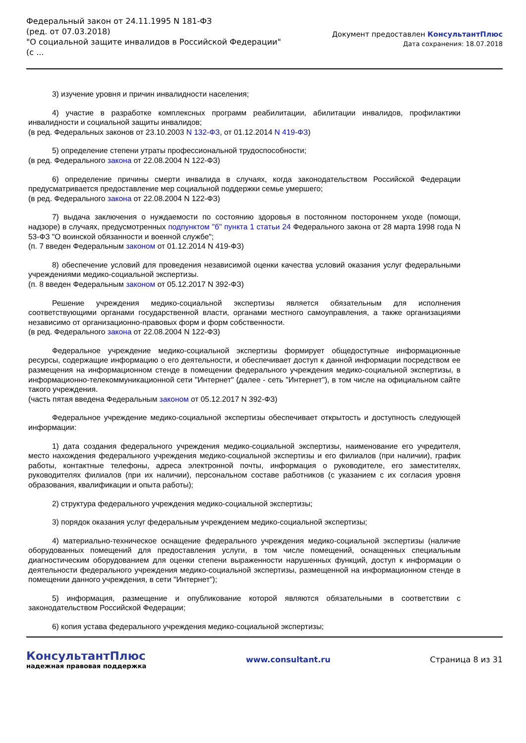Федеральный закон от 24.11.1995 N 181-ФЗ
(ред. от 07.03.2018)
"О социальной защите инвалидов в Российской Федерации"
(с ...
Документ предоставлен КонсультантПлюс
Дата сохранения: 18.07.2018
3) изучение уровня и причин инвалидности населения;
4) участие в разработке комплексных программ реабилитации, абилитации инвалидов, профилактики инвалидности и социальной защиты инвалидов;
(в ред. Федеральных законов от 23.10.2003 N 132-ФЗ, от 01.12.2014 N 419-ФЗ)
5) определение степени утраты профессиональной трудоспособности;
(в ред. Федерального закона от 22.08.2004 N 122-ФЗ)
6) определение причины смерти инвалида в случаях, когда законодательством Российской Федерации предусматривается предоставление мер социальной поддержки семье умершего;
(в ред. Федерального закона от 22.08.2004 N 122-ФЗ)
7) выдача заключения о нуждаемости по состоянию здоровья в постоянном постороннем уходе (помощи, надзоре) в случаях, предусмотренных подпунктом "б" пункта 1 статьи 24 Федерального закона от 28 марта 1998 года N 53-ФЗ "О воинской обязанности и военной службе";
(п. 7 введен Федеральным законом от 01.12.2014 N 419-ФЗ)
8) обеспечение условий для проведения независимой оценки качества условий оказания услуг федеральными учреждениями медико-социальной экспертизы.
(п. 8 введен Федеральным законом от 05.12.2017 N 392-ФЗ)
Решение учреждения медико-социальной экспертизы является обязательным для исполнения соответствующими органами государственной власти, органами местного самоуправления, а также организациями независимо от организационно-правовых форм и форм собственности.
(в ред. Федерального закона от 22.08.2004 N 122-ФЗ)
Федеральное учреждение медико-социальной экспертизы формирует общедоступные информационные ресурсы, содержащие информацию о его деятельности, и обеспечивает доступ к данной информации посредством ее размещения на информационном стенде в помещении федерального учреждения медико-социальной экспертизы, в информационно-телекоммуникационной сети "Интернет" (далее - сеть "Интернет"), в том числе на официальном сайте такого учреждения.
(часть пятая введена Федеральным законом от 05.12.2017 N 392-ФЗ)
Федеральное учреждение медико-социальной экспертизы обеспечивает открытость и доступность следующей информации:
1) дата создания федерального учреждения медико-социальной экспертизы, наименование его учредителя, место нахождения федерального учреждения медико-социальной экспертизы и его филиалов (при наличии), график работы, контактные телефоны, адреса электронной почты, информация о руководителе, его заместителях, руководителях филиалов (при их наличии), персональном составе работников (с указанием с их согласия уровня образования, квалификации и опыта работы);
2) структура федерального учреждения медико-социальной экспертизы;
3) порядок оказания услуг федеральным учреждением медико-социальной экспертизы;
4) материально-техническое оснащение федерального учреждения медико-социальной экспертизы (наличие оборудованных помещений для предоставления услуги, в том числе помещений, оснащенных специальным диагностическим оборудованием для оценки степени выраженности нарушенных функций, доступ к информации о деятельности федерального учреждения медико-социальной экспертизы, размещенной на информационном стенде в помещении данного учреждения, в сети "Интернет");
5) информация, размещение и опубликование которой являются обязательными в соответствии с законодательством Российской Федерации;
6) копия устава федерального учреждения медико-социальной экспертизы;
КонсультантПлюс
надежная правовая поддержка
www.consultant.ru Страница 8 из 31